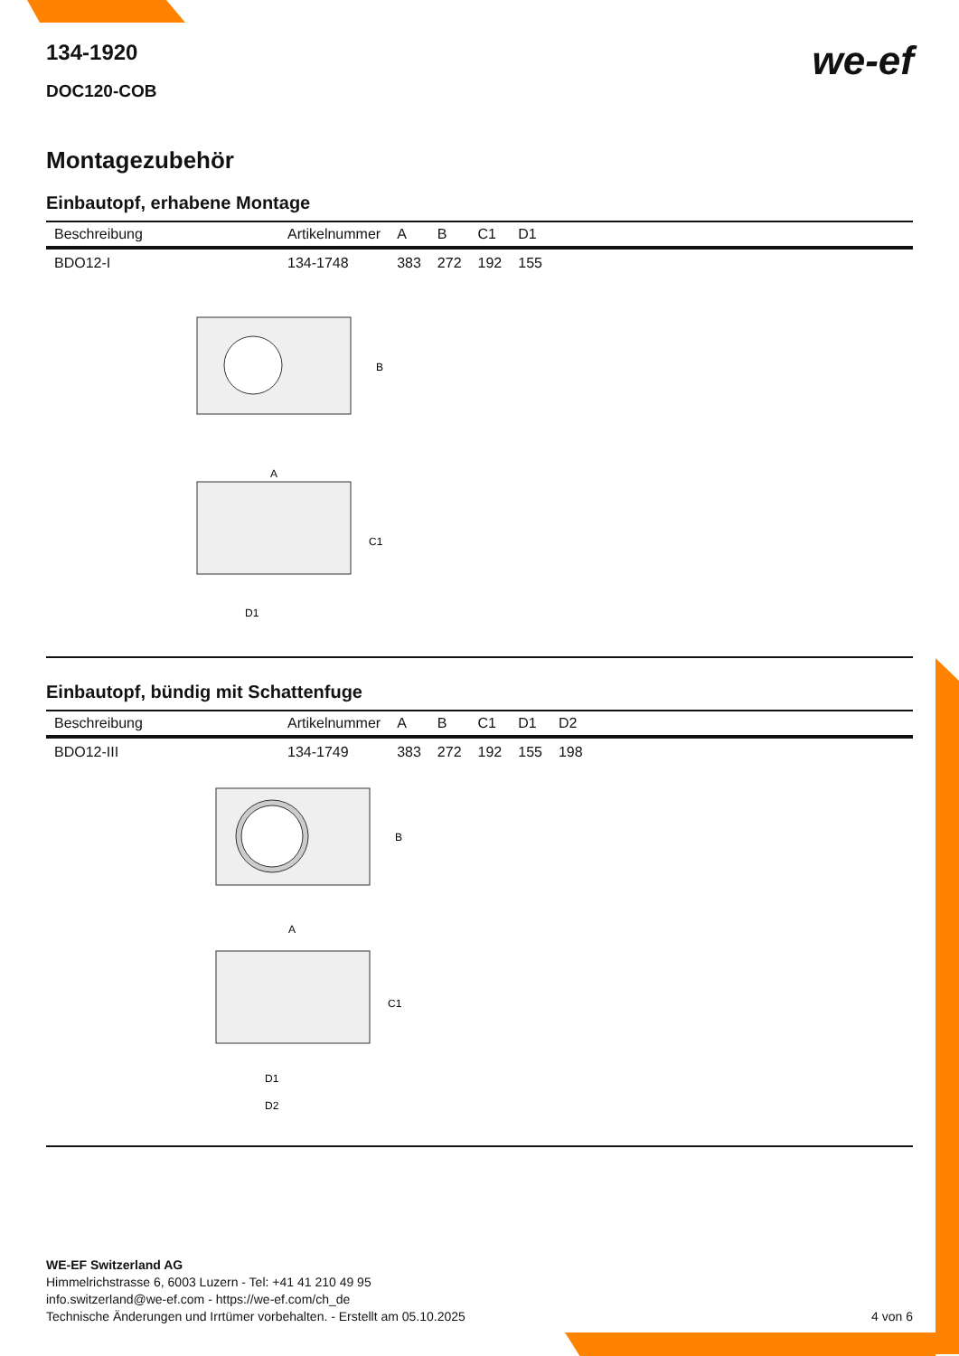we-ef
134-1920
DOC120-COB
Montagezubehör
Einbautopf, erhabene Montage
| Beschreibung | Artikelnummer | A | B | C1 | D1 |
| --- | --- | --- | --- | --- | --- |
| BDO12-I | 134-1748 | 383 | 272 | 192 | 155 |
B
A
C1
D1
Einbautopf, bündig mit Schattenfuge
| Beschreibung | Artikelnummer | A | B | C1 | D1 | D2 |
| --- | --- | --- | --- | --- | --- | --- |
| BDO12-III | 134-1749 | 383 | 272 | 192 | 155 | 198 |
B
A
C1
D1
D2
WE-EF Switzerland AG
Himmelrichstrasse 6, 6003 Luzern - Tel: +41 41 210 49 95
info.switzerland@we-ef.com - https://we-ef.com/ch_de
Technische Änderungen und Irrtümer vorbehalten. - Erstellt am 05.10.2025 4 von 6